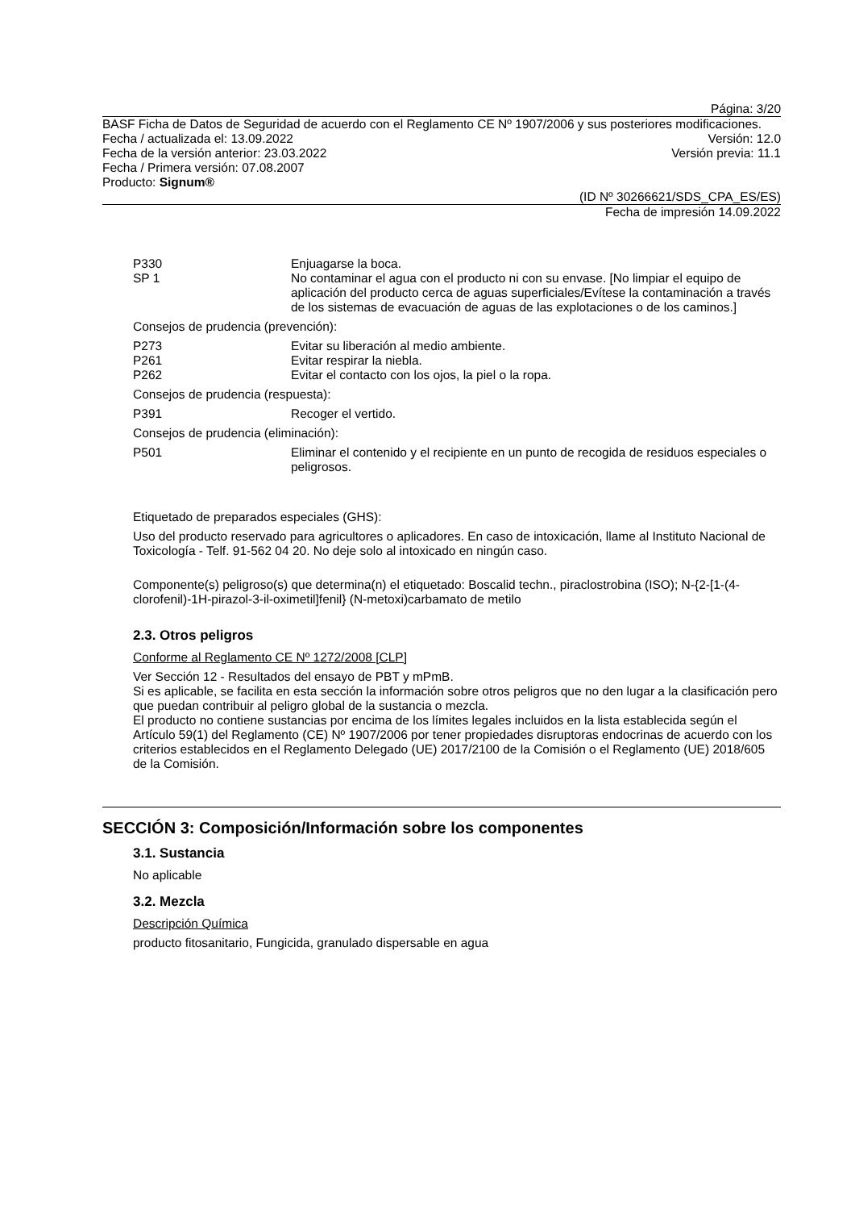Página: 3/20
BASF Ficha de Datos de Seguridad de acuerdo con el Reglamento CE Nº 1907/2006 y sus posteriores modificaciones.
Fecha / actualizada el: 13.09.2022 Versión: 12.0
Fecha de la versión anterior: 23.03.2022 Versión previa: 11.1
Fecha / Primera versión: 07.08.2007
Producto: Signum®
(ID Nº 30266621/SDS_CPA_ES/ES)
Fecha de impresión 14.09.2022
P330 Enjuagarse la boca.
SP 1 No contaminar el agua con el producto ni con su envase. [No limpiar el equipo de aplicación del producto cerca de aguas superficiales/Evítese la contaminación a través de los sistemas de evacuación de aguas de las explotaciones o de los caminos.]
Consejos de prudencia (prevención):
P273 Evitar su liberación al medio ambiente.
P261 Evitar respirar la niebla.
P262 Evitar el contacto con los ojos, la piel o la ropa.
Consejos de prudencia (respuesta):
P391 Recoger el vertido.
Consejos de prudencia (eliminación):
P501 Eliminar el contenido y el recipiente en un punto de recogida de residuos especiales o peligrosos.
Etiquetado de preparados especiales (GHS):
Uso del producto reservado para agricultores o aplicadores. En caso de intoxicación, llame al Instituto Nacional de Toxicología - Telf. 91-562 04 20. No deje solo al intoxicado en ningún caso.
Componente(s) peligroso(s) que determina(n) el etiquetado: Boscalid techn., piraclostrobina (ISO); N-{2-[1-(4-clorofenil)-1H-pirazol-3-il-oximetil]fenil} (N-metoxi)carbamato de metilo
2.3. Otros peligros
Conforme al Reglamento CE Nº 1272/2008 [CLP]
Ver Sección 12 - Resultados del ensayo de PBT y mPmB.
Si es aplicable, se facilita en esta sección la información sobre otros peligros que no den lugar a la clasificación pero que puedan contribuir al peligro global de la sustancia o mezcla.
El producto no contiene sustancias por encima de los límites legales incluidos en la lista establecida según el Artículo 59(1) del Reglamento (CE) Nº 1907/2006 por tener propiedades disruptoras endocrinas de acuerdo con los criterios establecidos en el Reglamento Delegado (UE) 2017/2100 de la Comisión o el Reglamento (UE) 2018/605 de la Comisión.
SECCIÓN 3: Composición/Información sobre los componentes
3.1. Sustancia
No aplicable
3.2. Mezcla
Descripción Química
producto fitosanitario, Fungicida, granulado dispersable en agua